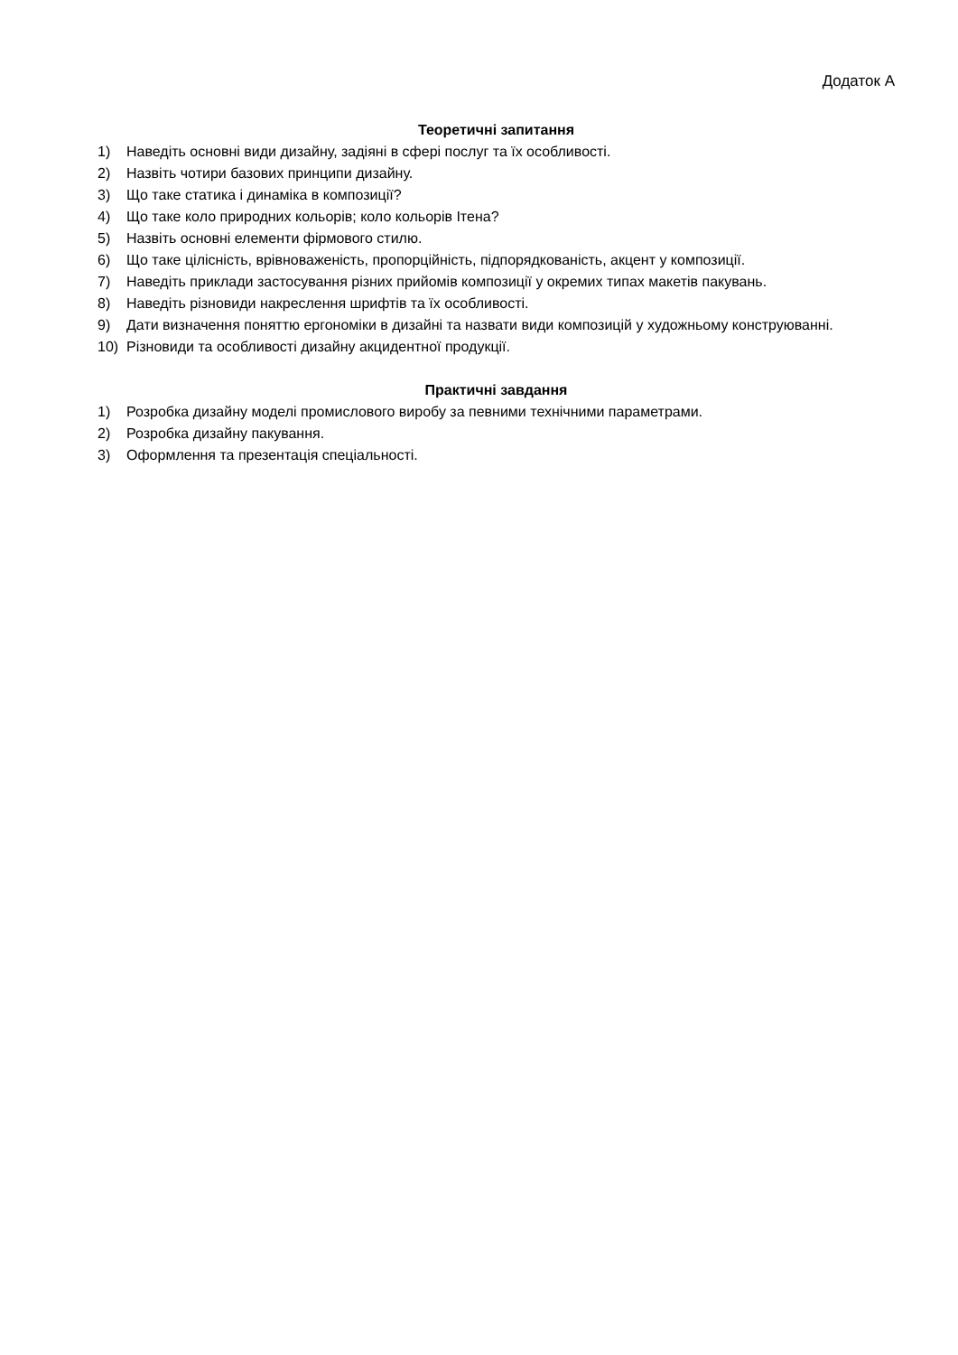Додаток А
Теоретичні запитання
1) Наведіть основні види дизайну, задіяні в сфері послуг та їх особливості.
2) Назвіть чотири базових принципи дизайну.
3) Що таке статика і динаміка в композиції?
4) Що таке коло природних кольорів; коло кольорів Ітена?
5) Назвіть основні елементи фірмового стилю.
6) Що таке цілісність, врівноваженість, пропорційність, підпорядкованість, акцент у композиції.
7) Наведіть приклади застосування різних прийомів композиції у окремих типах макетів пакувань.
8) Наведіть різновиди накреслення шрифтів та їх особливості.
9) Дати визначення поняттю ергономіки в дизайні та назвати види композицій у художньому конструюванні.
10) Різновиди та особливості дизайну акцидентної продукції.
Практичні завдання
1) Розробка дизайну моделі промислового виробу за певними технічними параметрами.
2) Розробка дизайну пакування.
3) Оформлення та презентація спеціальності.